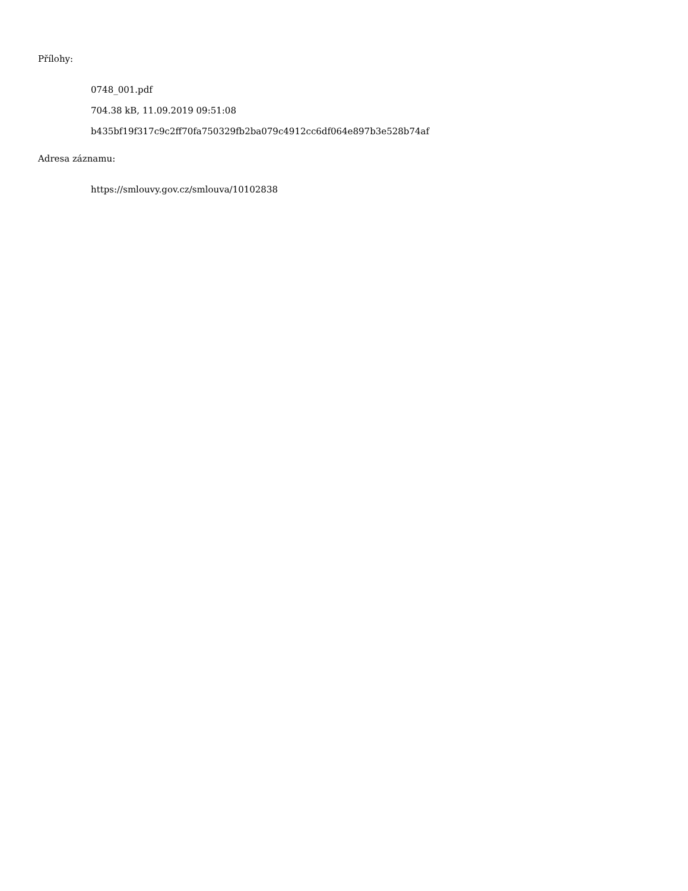Přílohy:
0748_001.pdf
704.38 kB, 11.09.2019 09:51:08
b435bf19f317c9c2ff70fa750329fb2ba079c4912cc6df064e897b3e528b74af
Adresa záznamu:
https://smlouvy.gov.cz/smlouva/10102838